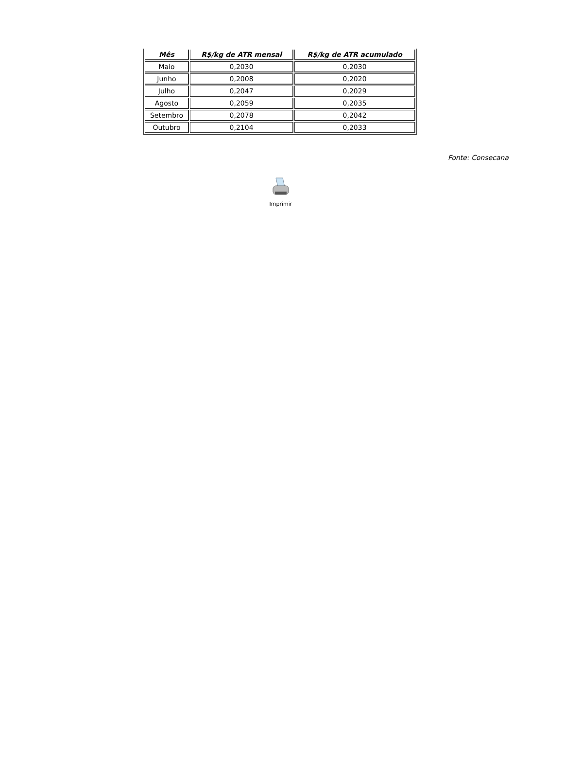| Mês | R$/kg de ATR mensal | R$/kg de ATR acumulado |
| --- | --- | --- |
| Maio | 0,2030 | 0,2030 |
| Junho | 0,2008 | 0,2020 |
| Julho | 0,2047 | 0,2029 |
| Agosto | 0,2059 | 0,2035 |
| Setembro | 0,2078 | 0,2042 |
| Outubro | 0,2104 | 0,2033 |
Fonte: Consecana
Imprimir